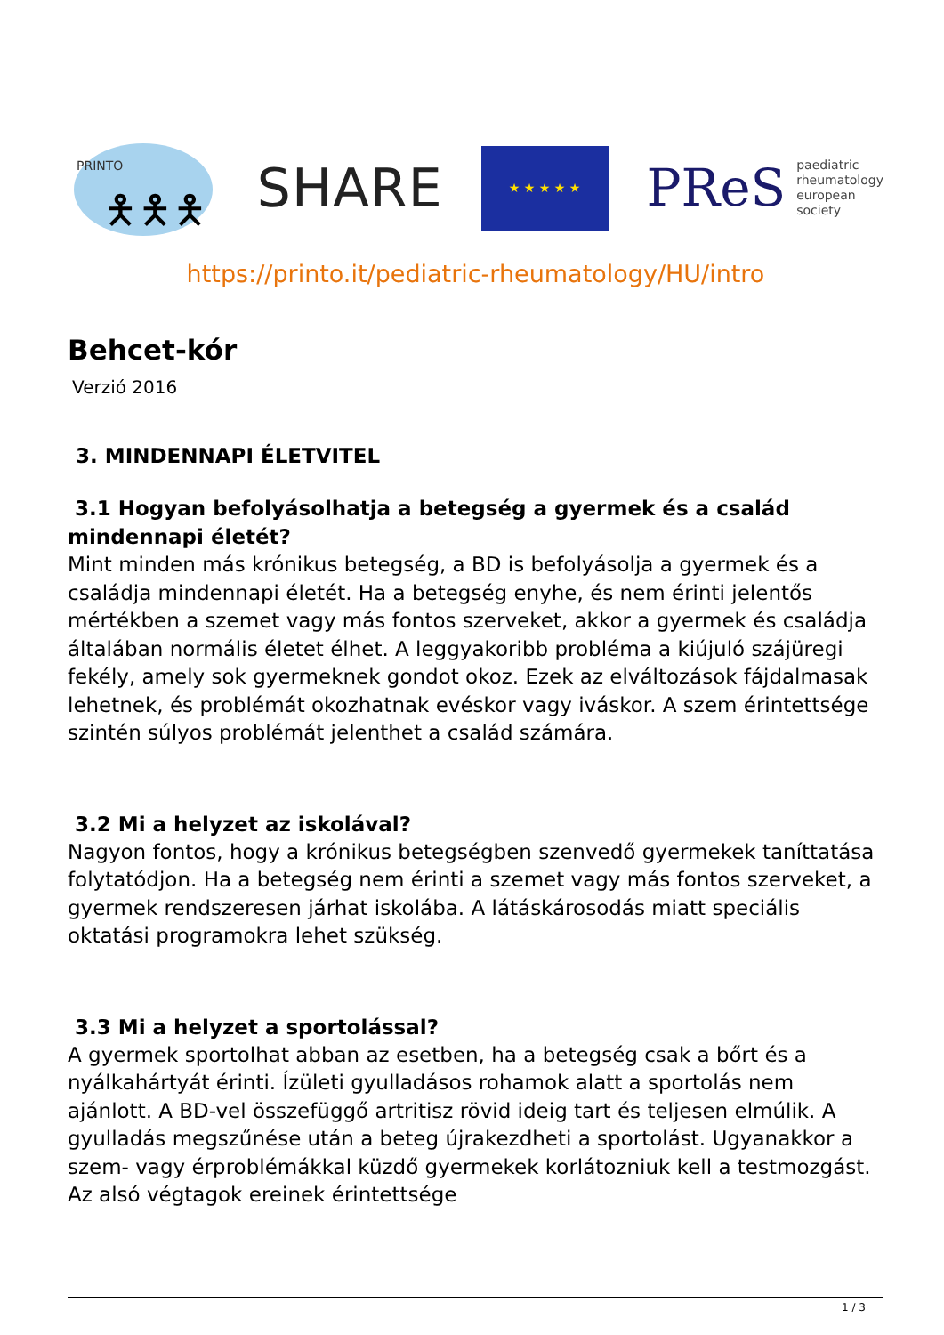PRINTO
🯅🯅🯅
SHARE
★ ★ ★ ★ ★
PReS paediatric
rheumatology
european
society
https://printo.it/pediatric-rheumatology/HU/intro
Behcet-kór
Verzió 2016
3. MINDENNAPI ÉLETVITEL
3.1 Hogyan befolyásolhatja a betegség a gyermek és a család mindennapi életét?
Mint minden más krónikus betegség, a BD is befolyásolja a gyermek és a családja mindennapi életét. Ha a betegség enyhe, és nem érinti jelentős mértékben a szemet vagy más fontos szerveket, akkor a gyermek és családja általában normális életet élhet. A leggyakoribb probléma a kiújuló szájüregi fekély, amely sok gyermeknek gondot okoz. Ezek az elváltozások fájdalmasak lehetnek, és problémát okozhatnak evéskor vagy iváskor. A szem érintettsége szintén súlyos problémát jelenthet a család számára.
3.2 Mi a helyzet az iskolával?
Nagyon fontos, hogy a krónikus betegségben szenvedő gyermekek taníttatása folytatódjon. Ha a betegség nem érinti a szemet vagy más fontos szerveket, a gyermek rendszeresen járhat iskolába. A látáskárosodás miatt speciális oktatási programokra lehet szükség.
3.3 Mi a helyzet a sportolással?
A gyermek sportolhat abban az esetben, ha a betegség csak a bőrt és a nyálkahártyát érinti. Ízületi gyulladásos rohamok alatt a sportolás nem ajánlott. A BD-vel összefüggő artritisz rövid ideig tart és teljesen elmúlik. A gyulladás megszűnése után a beteg újrakezdheti a sportolást. Ugyanakkor a szem- vagy érproblémákkal küzdő gyermekek korlátozniuk kell a testmozgást. Az alsó végtagok ereinek érintettsége
1 / 3